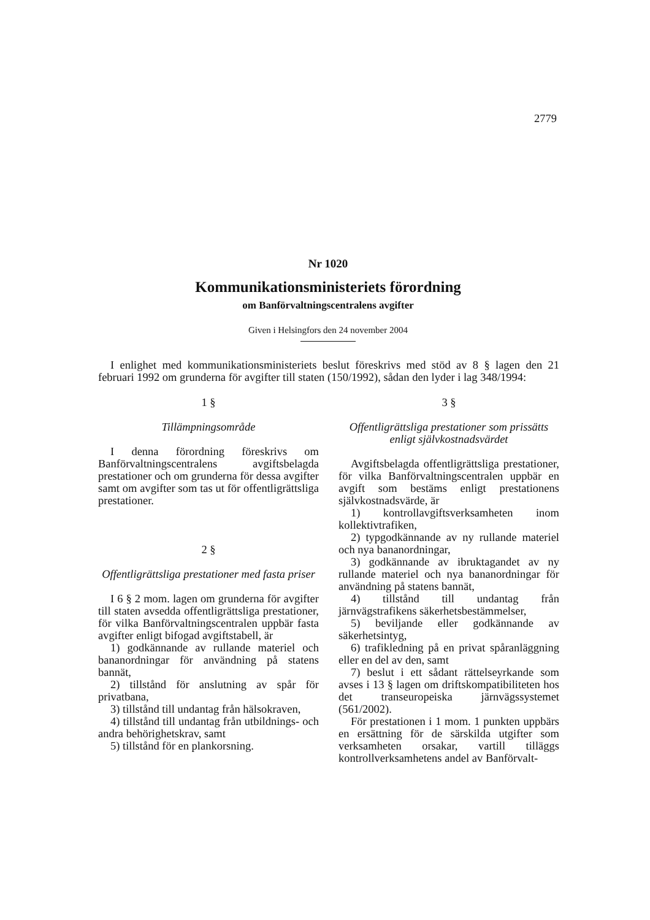2779
Nr 1020
Kommunikationsministeriets förordning
om Banförvaltningscentralens avgifter
Given i Helsingfors den 24 november 2004
I enlighet med kommunikationsministeriets beslut föreskrivs med stöd av 8 § lagen den 21 februari 1992 om grunderna för avgifter till staten (150/1992), sådan den lyder i lag 348/1994:
1 §
Tillämpningsområde
I denna förordning föreskrivs om Banförvaltningscentralens avgiftsbelagda prestationer och om grunderna för dessa avgifter samt om avgifter som tas ut för offentligrättsliga prestationer.
2 §
Offentligrättsliga prestationer med fasta priser
I 6 § 2 mom. lagen om grunderna för avgifter till staten avsedda offentligrättsliga prestationer, för vilka Banförvaltningscentralen uppbär fasta avgifter enligt bifogad avgiftstabell, är
1) godkännande av rullande materiel och bananordningar för användning på statens bannät,
2) tillstånd för anslutning av spår för privatbana,
3) tillstånd till undantag från hälsokraven,
4) tillstånd till undantag från utbildnings- och andra behörighetskrav, samt
5) tillstånd för en plankorsning.
3 §
Offentligrättsliga prestationer som prissätts enligt självkostnadsvärdet
Avgiftsbelagda offentligrättsliga prestationer, för vilka Banförvaltningscentralen uppbär en avgift som bestäms enligt prestationens självkostnadsvärde, är
1) kontrollavgiftsverksamheten inom kollektivtrafiken,
2) typgodkännande av ny rullande materiel och nya bananordningar,
3) godkännande av ibruktagandet av ny rullande materiel och nya bananordningar för användning på statens bannät,
4) tillstånd till undantag från järnvägstrafikens säkerhetsbestämmelser,
5) beviljande eller godkännande av säkerhetsintyg,
6) trafikledning på en privat spåranläggning eller en del av den, samt
7) beslut i ett sådant rättelseyrkande som avses i 13 § lagen om driftskompatibiliteten hos det transeuropeiska järnvägssystemet (561/2002).
För prestationen i 1 mom. 1 punkten uppbärs en ersättning för de särskilda utgifter som verksamheten orsakar, vartill tilläggs kontrollverksamhetens andel av Banförvalt-